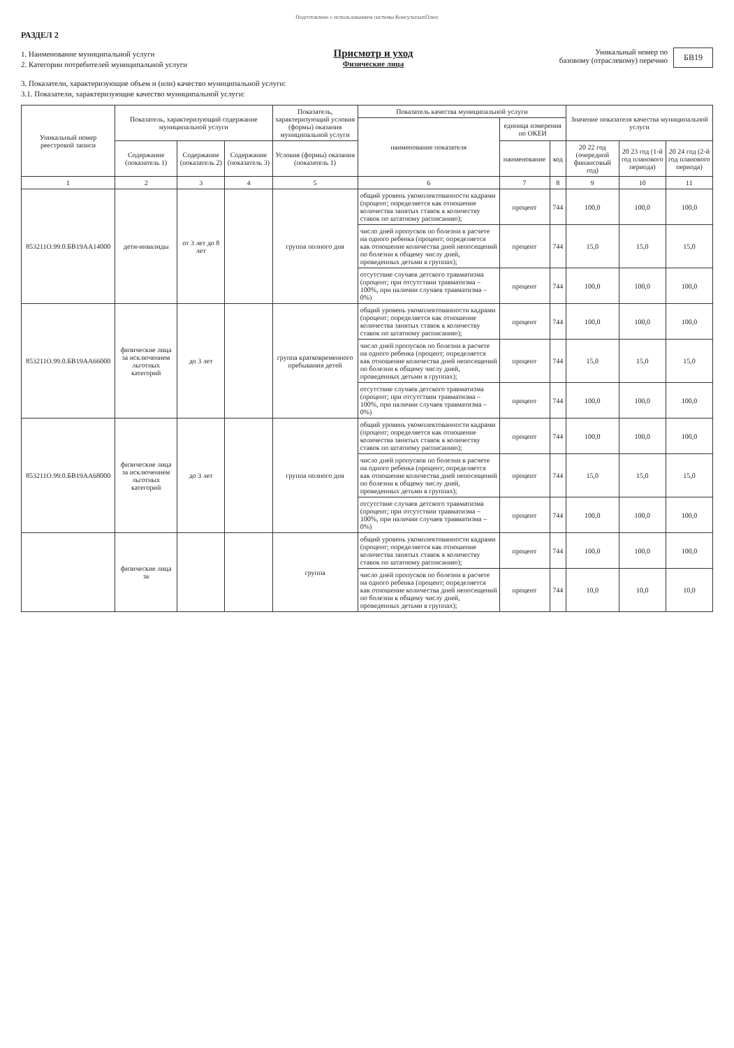Подготовлено с использованием системы КонсультантПлюс
РАЗДЕЛ 2
1. Наименование муниципальной услуги
2. Категории потребителей муниципальной услуги
Присмотр и уход
Физические лица
Уникальный номер по
базовому (отраслевому) перечню
БВ19
3. Показатели, характеризующие объем и (или) качество муниципальной услуги:
3.1. Показатели, характеризующие качество муниципальной услуги:
| Уникальный номер реестровой записи | Показатель, характеризующий содержание муниципальной услуги | | | Показатель, характеризующий условия (формы) оказания муниципальной услуги | Показатель качества муниципальной услуги | | | Значение показателя качества муниципальной услуги | | |
| --- | --- | --- | --- | --- | --- | --- | --- | --- | --- | --- |
| | | | | | наименование показателя | единица измерения по ОКЕИ | | | | |
| | Содержание (показатель 1) | Содержание (показатель 2) | Содержание (показатель 3) | Условия (формы) оказания (показатель 1) | | наименование | код | 20 22 год (очередной финансовый год) | 20 23 год (1-й год планового периода) | 20 24 год (2-й год планового периода) |
| 1 | 2 | 3 | 4 | 5 | 6 | 7 | 8 | 9 | 10 | 11 |
| 853211О.99.0.БВ19АА14000 | дети-инвалиды | от 3 лет до 8 лет | | группа полного дня | общий уровень укомплектованности кадрами (процент; определяется как отношение количества занятых ставок к количеству ставок по штатному расписанию); | процент | 744 | 100,0 | 100,0 | 100,0 |
| | | | | | число дней пропусков по болезни в расчете на одного ребенка (процент; определяется как отношение количества дней непосещений по болезни к общему числу дней, проведенных детьми в группах); | процент | 744 | 15,0 | 15,0 | 15,0 |
| | | | | | отсутствие случаев детского травматизма (процент; при отсутствии травматизма – 100%, при наличии случаев травматизма – 0%) | процент | 744 | 100,0 | 100,0 | 100,0 |
| 853211О.99.0.БВ19АА66000 | физические лица за исключением льготных категорий | до 3 лет | | группа кратковременного пребывания детей | общий уровень укомплектованности кадрами (процент; определяется как отношение количества занятых ставок к количеству ставок по штатному расписанию); | процент | 744 | 100,0 | 100,0 | 100,0 |
| | | | | | число дней пропусков по болезни в расчете на одного ребенка (процент; определяется как отношение количества дней непосещений по болезни к общему числу дней, проведенных детьми в группах); | процент | 744 | 15,0 | 15,0 | 15,0 |
| | | | | | отсутствие случаев детского травматизма (процент; при отсутствии травматизма – 100%, при наличии случаев травматизма – 0%) | процент | 744 | 100,0 | 100,0 | 100,0 |
| 853211О.99.0.БВ19АА68000 | физические лица за исключением льготных категорий | до 3 лет | | группа полного дня | общий уровень укомплектованности кадрами (процент; определяется как отношение количества занятых ставок к количеству ставок по штатному расписанию); | процент | 744 | 100,0 | 100,0 | 100,0 |
| | | | | | число дней пропусков по болезни в расчете на одного ребенка (процент; определяется как отношение количества дней непосещений по болезни к общему числу дней, проведенных детьми в группах); | процент | 744 | 15,0 | 15,0 | 15,0 |
| | | | | | отсутствие случаев детского травматизма (процент; при отсутствии травматизма – 100%, при наличии случаев травматизма – 0%) | процент | 744 | 100,0 | 100,0 | 100,0 |
| | физические лица за | | | группа | общий уровень укомплектованности кадрами (процент; определяется как отношение количества занятых ставок к количеству ставок по штатному расписанию); | процент | 744 | 100,0 | 100,0 | 100,0 |
| | | | | | число дней пропусков по болезни в расчете на одного ребенка (процент; определяется как отношение количества дней непосещений по болезни к общему числу дней, проведенных детьми в группах); | процент | 744 | 10,0 | 10,0 | 10,0 |